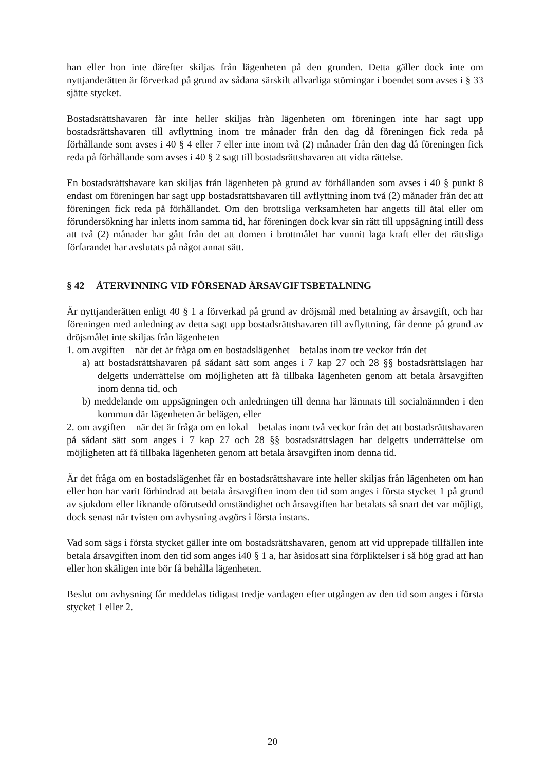han eller hon inte därefter skiljas från lägenheten på den grunden. Detta gäller dock inte om nyttjanderätten är förverkad på grund av sådana särskilt allvarliga störningar i boendet som avses i § 33 sjätte stycket.
Bostadsrättshavaren får inte heller skiljas från lägenheten om föreningen inte har sagt upp bostadsrättshavaren till avflyttning inom tre månader från den dag då föreningen fick reda på förhållande som avses i 40 § 4 eller 7 eller inte inom två (2) månader från den dag då föreningen fick reda på förhållande som avses i 40 § 2 sagt till bostadsrättshavaren att vidta rättelse.
En bostadsrättshavare kan skiljas från lägenheten på grund av förhållanden som avses i 40 § punkt 8 endast om föreningen har sagt upp bostadsrättshavaren till avflyttning inom två (2) månader från det att föreningen fick reda på förhållandet. Om den brottsliga verksamheten har angetts till åtal eller om förundersökning har inletts inom samma tid, har föreningen dock kvar sin rätt till uppsägning intill dess att två (2) månader har gått från det att domen i brottmålet har vunnit laga kraft eller det rättsliga förfarandet har avslutats på något annat sätt.
§ 42 ÅTERVINNING VID FÖRSENAD ÅRSAVGIFTSBETALNING
Är nyttjanderätten enligt 40 § 1 a förverkad på grund av dröjsmål med betalning av årsavgift, och har föreningen med anledning av detta sagt upp bostadsrättshavaren till avflyttning, får denne på grund av dröjsmålet inte skiljas från lägenheten
1. om avgiften – när det är fråga om en bostadslägenhet – betalas inom tre veckor från det
a) att bostadsrättshavaren på sådant sätt som anges i 7 kap 27 och 28 §§ bostadsrättslagen har delgetts underrättelse om möjligheten att få tillbaka lägenheten genom att betala årsavgiften inom denna tid, och
b) meddelande om uppsägningen och anledningen till denna har lämnats till socialnämnden i den kommun där lägenheten är belägen, eller
2. om avgiften – när det är fråga om en lokal – betalas inom två veckor från det att bostadsrättshavaren på sådant sätt som anges i 7 kap 27 och 28 §§ bostadsrättslagen har delgetts underrättelse om möjligheten att få tillbaka lägenheten genom att betala årsavgiften inom denna tid.
Är det fråga om en bostadslägenhet får en bostadsrättshavare inte heller skiljas från lägenheten om han eller hon har varit förhindrad att betala årsavgiften inom den tid som anges i första stycket 1 på grund av sjukdom eller liknande oförutsedd omständighet och årsavgiften har betalats så snart det var möjligt, dock senast när tvisten om avhysning avgörs i första instans.
Vad som sägs i första stycket gäller inte om bostadsrättshavaren, genom att vid upprepade tillfällen inte betala årsavgiften inom den tid som anges i40 § 1 a, har åsidosatt sina förpliktelser i så hög grad att han eller hon skäligen inte bör få behålla lägenheten.
Beslut om avhysning får meddelas tidigast tredje vardagen efter utgången av den tid som anges i första stycket 1 eller 2.
20